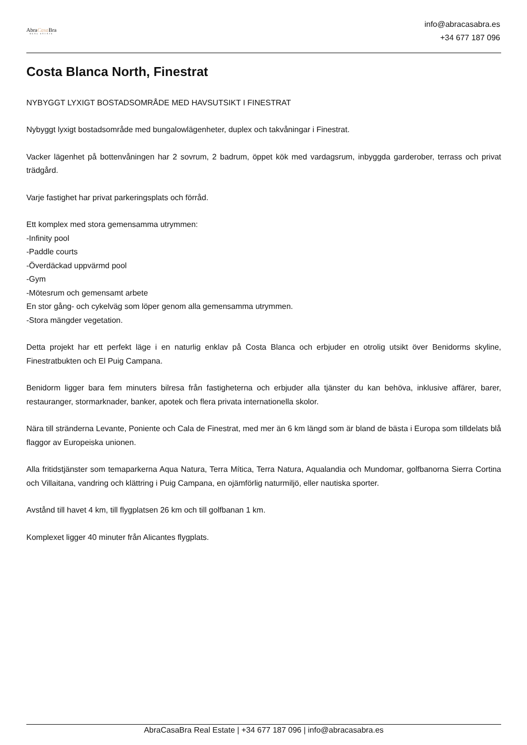AbraCasa Bra
REAL ESTATE
info@abracasabra.es
+34 677 187 096
Costa Blanca North, Finestrat
NYBYGGT LYXIGT BOSTADSOMRÅDE MED HAVSUTSIKT I FINESTRAT
Nybyggt lyxigt bostadsområde med bungalowlägenheter, duplex och takvåningar i Finestrat.
Vacker lägenhet på bottenvåningen har 2 sovrum, 2 badrum, öppet kök med vardagsrum, inbyggda garderober, terrass och privat trädgård.
Varje fastighet har privat parkeringsplats och förråd.
Ett komplex med stora gemensamma utrymmen:
-Infinity pool
-Paddle courts
-Överdäckad uppvärmd pool
-Gym
-Mötesrum och gemensamt arbete
En stor gång- och cykelväg som löper genom alla gemensamma utrymmen.
-Stora mängder vegetation.
Detta projekt har ett perfekt läge i en naturlig enklav på Costa Blanca och erbjuder en otrolig utsikt över Benidorms skyline, Finestratbukten och El Puig Campana.
Benidorm ligger bara fem minuters bilresa från fastigheterna och erbjuder alla tjänster du kan behöva, inklusive affärer, barer, restauranger, stormarknader, banker, apotek och flera privata internationella skolor.
Nära till stränderna Levante, Poniente och Cala de Finestrat, med mer än 6 km längd som är bland de bästa i Europa som tilldelats blå flaggor av Europeiska unionen.
Alla fritidstjänster som temaparkerna Aqua Natura, Terra Mítica, Terra Natura, Aqualandia och Mundomar, golfbanorna Sierra Cortina och Villaitana, vandring och klättring i Puig Campana, en ojämförlig naturmiljö, eller nautiska sporter.
Avstånd till havet 4 km, till flygplatsen 26 km och till golfbanan 1 km.
Komplexet ligger 40 minuter från Alicantes flygplats.
AbraCasaBra Real Estate | +34 677 187 096 | info@abracasabra.es